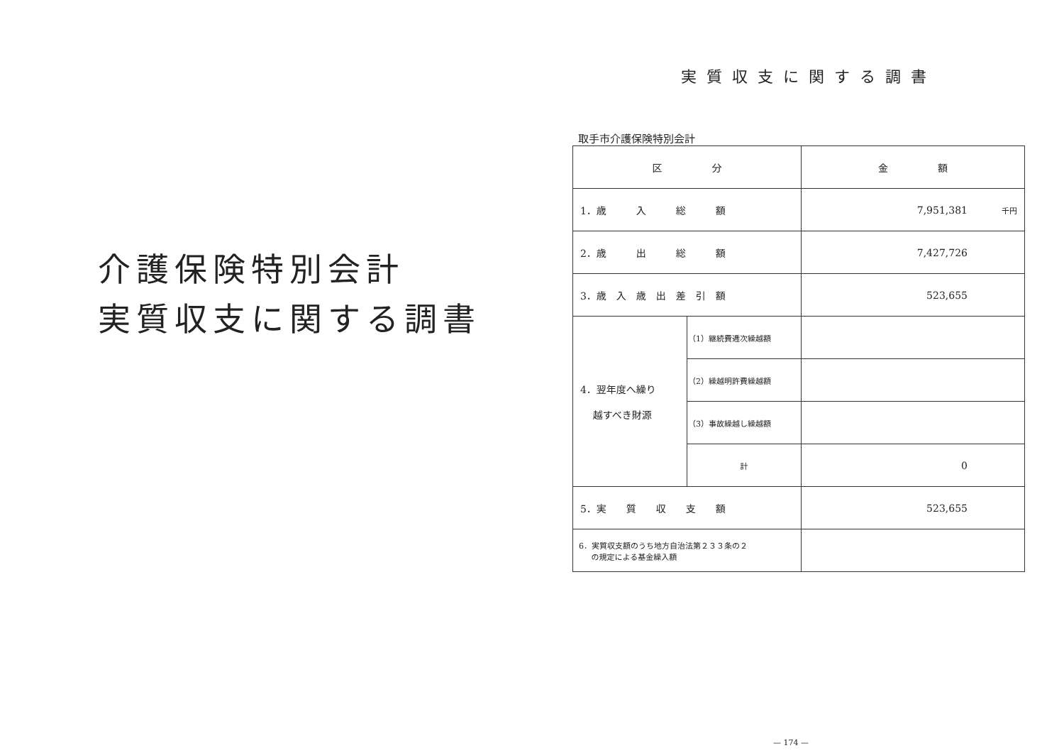介護保険特別会計
実質収支に関する調書
実質収支に関する調書
取手市介護保険特別会計
| 区 分 | | 金 額 |
| --- | --- | --- |
| 1．歳 入 総 額 | | 千円 7,951,381 |
| 2．歳 出 総 額 | | 7,427,726 |
| 3．歳 入 歳 出 差 引 額 | | 523,655 |
| 4．翌年度へ繰り 越すべき財源 | （1）継続費逓次繰越額 | |
| | （2）繰越明許費繰越額 | |
| | （3）事故繰越し繰越額 | |
| | 計 | 0 |
| 5．実 質 収 支 額 | | 523,655 |
| 6．実質収支額のうち地方自治法第２３３条の２ の規定による基金繰入額 | | |
— 174 —